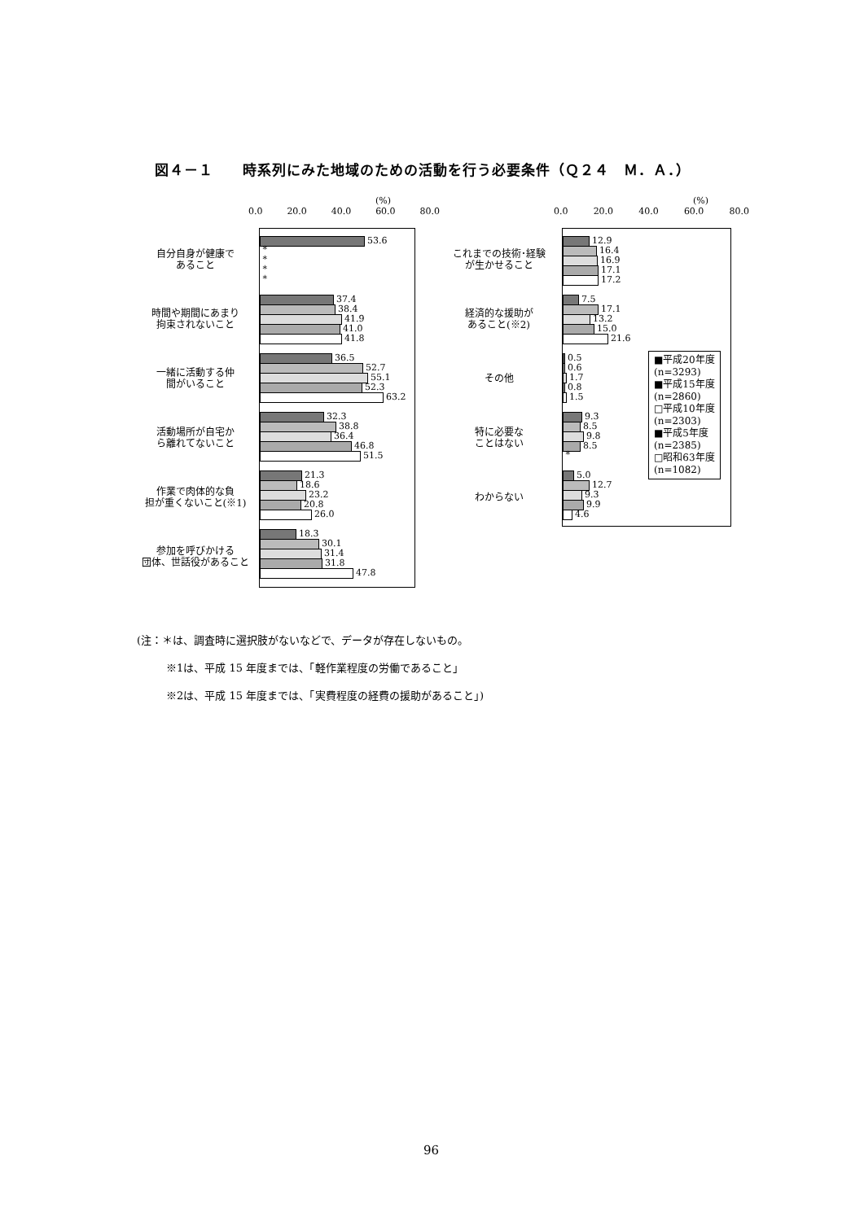図４－１　　時系列にみた地域のための活動を行う必要条件（Ｑ２４　Ｍ．Ａ．）
(%)
0.0 20.0 40.0 60.0 80.0
53.6
*
*
*
*
37.4
38.4
41.9
41.0
41.8
36.5
52.7
55.1
52.3
63.2
32.3
38.8
36.4
46.8
51.5
21.3
18.6
23.2
20.8
26.0
18.3
30.1
31.4
31.8
47.8
自分自身が健康で
あること
時間や期間にあまり
拘束されないこと
一緒に活動する仲
間がいること
活動場所が自宅か
ら離れてないこと
作業で肉体的な負
担が重くないこと(※1)
参加を呼びかける
団体、世話役があること
(%)
0.0 20.0 40.0 60.0 80.0
12.9
16.4
16.9
17.1
17.2
7.5
17.1
13.2
15.0
21.6
0.5
0.6
1.7
0.8
1.5
9.3
8.5
9.8
8.5
*
5.0
12.7
9.3
9.9
4.6
■平成20年度
(n=3293)
■平成15年度
(n=2860)
□平成10年度
(n=2303)
■平成5年度
(n=2385)
□昭和63年度
(n=1082)
これまでの技術･経験
が生かせること
経済的な援助が
あること(※2)
その他
特に必要な
ことはない
わからない
(注：＊は、調査時に選択肢がないなどで、データが存在しないもの。
※1は、平成 15 年度までは、「軽作業程度の労働であること」
※2は、平成 15 年度までは、「実費程度の経費の援助があること」)
96